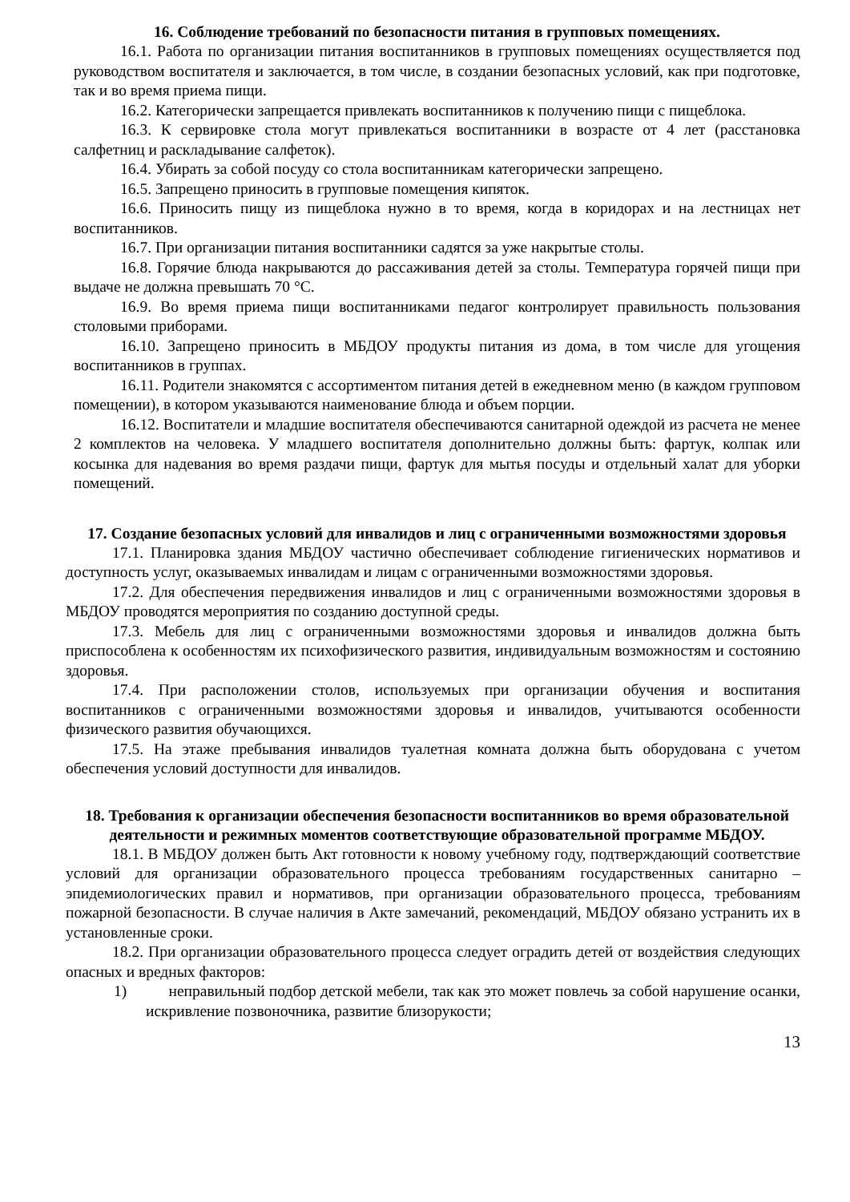16. Соблюдение требований по безопасности питания в групповых помещениях.
16.1. Работа по организации питания воспитанников в групповых помещениях осуществляется под руководством воспитателя и заключается, в том числе, в создании безопасных условий, как при подготовке, так и во время приема пищи.
16.2. Категорически запрещается привлекать воспитанников к получению пищи с пищеблока.
16.3. К сервировке стола могут привлекаться воспитанники в возрасте от 4 лет (расстановка салфетниц и раскладывание салфеток).
16.4. Убирать за собой посуду со стола воспитанникам категорически запрещено.
16.5. Запрещено приносить в групповые помещения кипяток.
16.6. Приносить пищу из пищеблока нужно в то время, когда в коридорах и на лестницах нет воспитанников.
16.7. При организации питания воспитанники садятся за уже накрытые столы.
16.8. Горячие блюда накрываются до рассаживания детей за столы. Температура горячей пищи при выдаче не должна превышать 70 °С.
16.9. Во время приема пищи воспитанниками педагог контролирует правильность пользования столовыми приборами.
16.10. Запрещено приносить в МБДОУ продукты питания из дома, в том числе для угощения воспитанников в группах.
16.11. Родители знакомятся с ассортиментом питания детей в ежедневном меню (в каждом групповом помещении), в котором указываются наименование блюда и объем порции.
16.12. Воспитатели и младшие воспитателя обеспечиваются санитарной одеждой из расчета не менее 2 комплектов на человека. У младшего воспитателя дополнительно должны быть: фартук, колпак или косынка для надевания во время раздачи пищи, фартук для мытья посуды и отдельный халат для уборки помещений.
17. Создание безопасных условий для инвалидов и лиц с ограниченными возможностями здоровья
17.1. Планировка здания МБДОУ частично обеспечивает соблюдение гигиенических нормативов и доступность услуг, оказываемых инвалидам и лицам с ограниченными возможностями здоровья.
17.2. Для обеспечения передвижения инвалидов и лиц с ограниченными возможностями здоровья в МБДОУ проводятся мероприятия по созданию доступной среды.
17.3. Мебель для лиц с ограниченными возможностями здоровья и инвалидов должна быть приспособлена к особенностям их психофизического развития, индивидуальным возможностям и состоянию здоровья.
17.4. При расположении столов, используемых при организации обучения и воспитания воспитанников с ограниченными возможностями здоровья и инвалидов, учитываются особенности физического развития обучающихся.
17.5. На этаже пребывания инвалидов туалетная комната должна быть оборудована с учетом обеспечения условий доступности для инвалидов.
18. Требования к организации обеспечения безопасности воспитанников во время образовательной деятельности и режимных моментов соответствующие образовательной программе МБДОУ.
18.1. В МБДОУ должен быть Акт готовности к новому учебному году, подтверждающий соответствие условий для организации образовательного процесса требованиям государственных санитарно – эпидемиологических правил и нормативов, при организации образовательного процесса, требованиям пожарной безопасности. В случае наличия в Акте замечаний, рекомендаций, МБДОУ обязано устранить их в установленные сроки.
18.2. При организации образовательного процесса следует оградить детей от воздействия следующих опасных и вредных факторов:
1) неправильный подбор детской мебели, так как это может повлечь за собой нарушение осанки, искривление позвоночника, развитие близорукости;
13